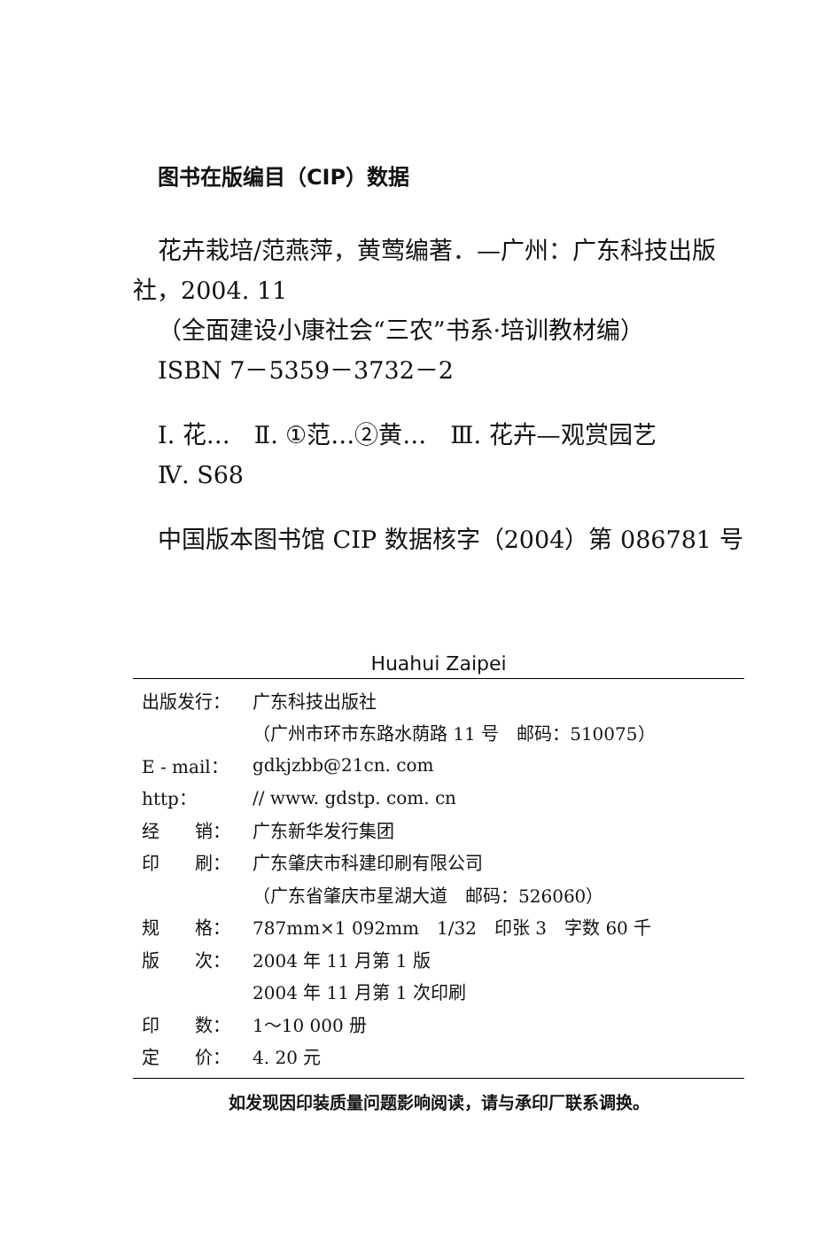图书在版编目（CIP）数据
花卉栽培/范燕萍，黄莺编著．—广州：广东科技出版
社，2004. 11
（全面建设小康社会“三农”书系·培训教材编）
ISBN 7－5359－3732－2
Ⅰ. 花…　Ⅱ. ①范…②黄…　Ⅲ. 花卉—观赏园艺
Ⅳ. S68
中国版本图书馆 CIP 数据核字（2004）第 086781 号
Huahui Zaipei
| 出版发行： | 广东科技出版社 |
| | （广州市环市东路水荫路 11 号 邮码：510075） |
| E - mail： | gdkjzbb@21cn. com |
| http： | // www. gdstp. com. cn |
| 经 销： | 广东新华发行集团 |
| 印 刷： | 广东肇庆市科建印刷有限公司 |
| | （广东省肇庆市星湖大道 邮码：526060） |
| 规 格： | 787mm×1 092mm 1/32 印张 3 字数 60 千 |
| 版 次： | 2004 年 11 月第 1 版 |
| | 2004 年 11 月第 1 次印刷 |
| 印 数： | 1～10 000 册 |
| 定 价： | 4. 20 元 |
如发现因印装质量问题影响阅读，请与承印厂联系调换。